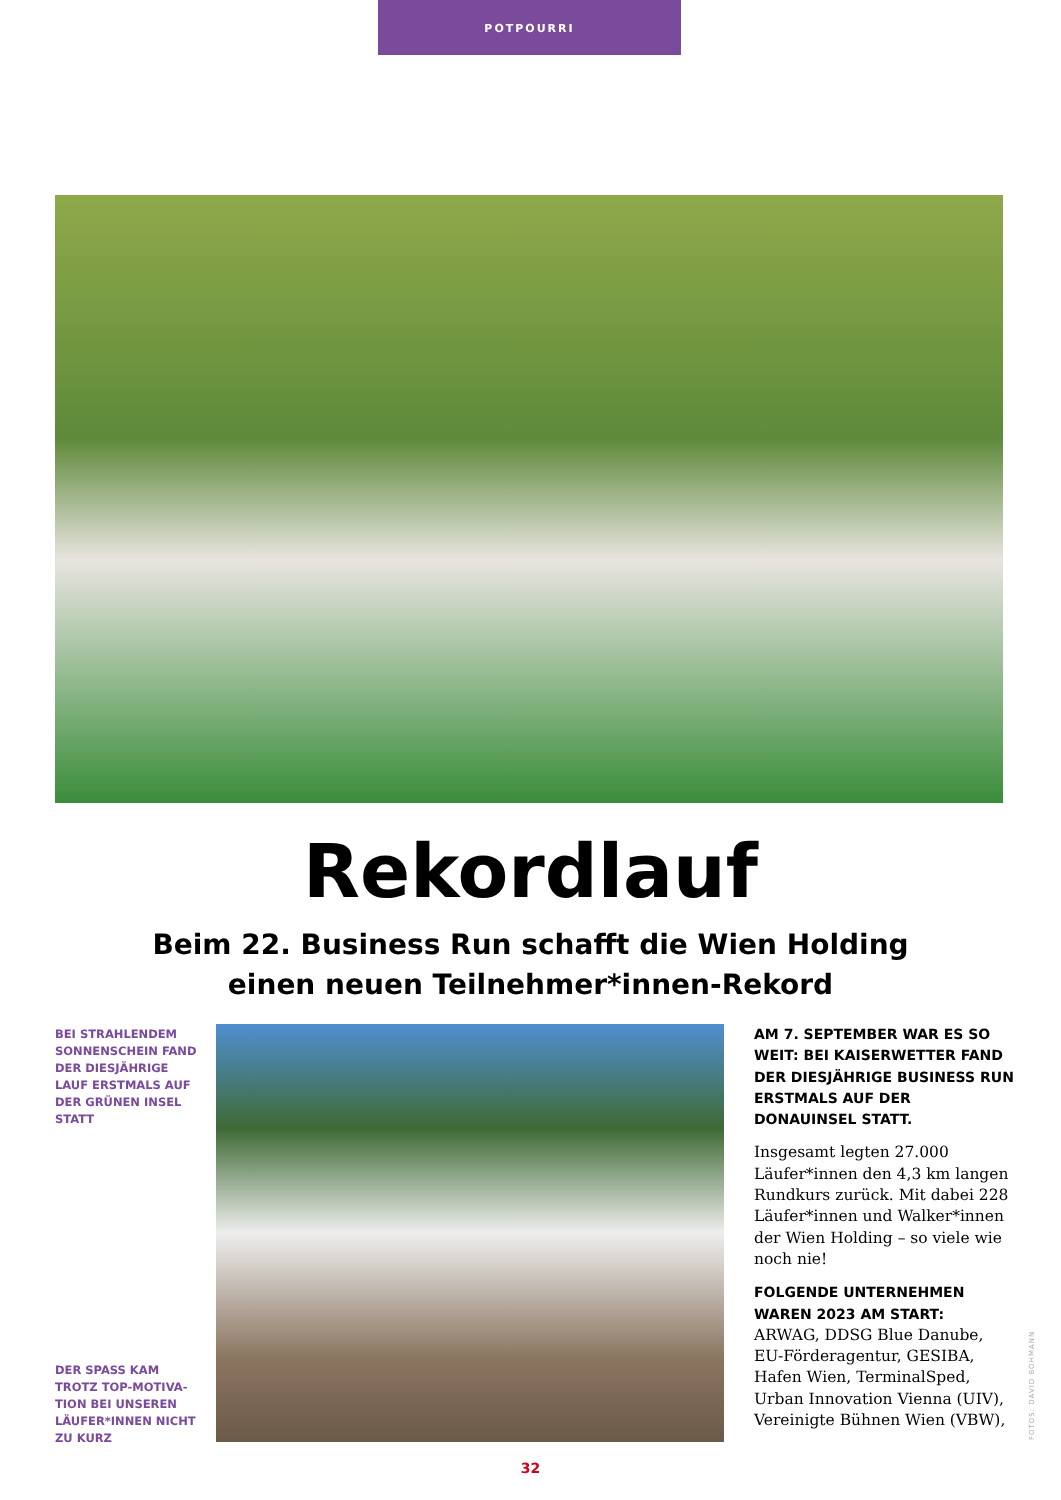POTPOURRI
Rekordlauf
Beim 22. Business Run schafft die Wien Holding
einen neuen Teilnehmer*innen-Rekord
BEI STRAHLENDEM SONNENSCHEIN FAND DER DIESJÄHRIGE LAUF ERSTMALS AUF DER GRÜNEN INSEL STATT
AM 7. SEPTEMBER WAR ES SO WEIT: BEI KAISERWETTER FAND DER DIESJÄHRIGE BUSINESS RUN ERSTMALS AUF DER DONAUINSEL STATT.
Insgesamt legten 27.000 Läufer*innen den 4,3 km langen Rundkurs zurück. Mit dabei 228 Läufer*innen und Walker*innen der Wien Holding – so viele wie noch nie!
FOLGENDE UNTERNEHMEN WAREN 2023 AM START:
ARWAG, DDSG Blue Danube, EU-Förderagentur, GESIBA, Hafen Wien, TerminalSped, Urban Innovation Vienna (UIV), Vereinigte Bühnen Wien (VBW),
DER SPASS KAM TROTZ TOP-MOTIVA-TION BEI UNSEREN LÄUFER*INNEN NICHT ZU KURZ
FOTOS: DAVID BOHMANN
32